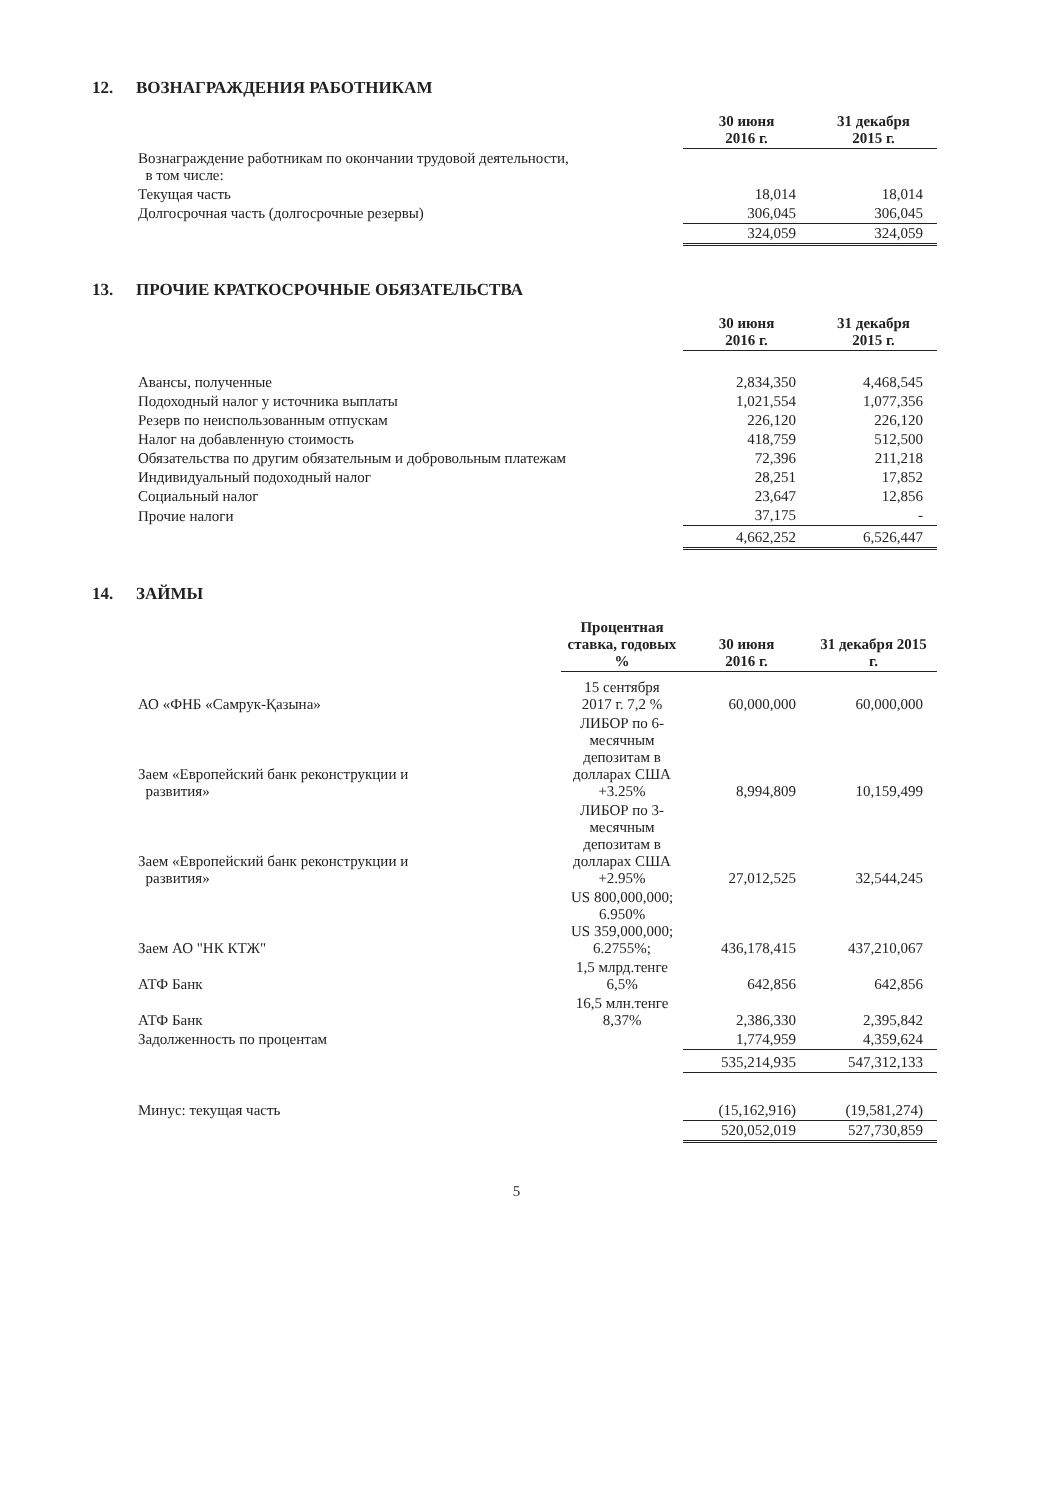12. ВОЗНАГРАЖДЕНИЯ РАБОТНИКАМ
| | 30 июня 2016 г. | 31 декабря 2015 г. |
| --- | --- | --- |
| Вознаграждение работникам по окончании трудовой деятельности, в том числе: | | |
| Текущая часть | 18,014 | 18,014 |
| Долгосрочная часть (долгосрочные резервы) | 306,045 | 306,045 |
| | 324,059 | 324,059 |
13. ПРОЧИЕ КРАТКОСРОЧНЫЕ ОБЯЗАТЕЛЬСТВА
| | 30 июня 2016 г. | 31 декабря 2015 г. |
| --- | --- | --- |
| Авансы, полученные | 2,834,350 | 4,468,545 |
| Подоходный налог у источника выплаты | 1,021,554 | 1,077,356 |
| Резерв по неиспользованным отпускам | 226,120 | 226,120 |
| Налог на добавленную стоимость | 418,759 | 512,500 |
| Обязательства по другим обязательным и добровольным платежам | 72,396 | 211,218 |
| Индивидуальный подоходный налог | 28,251 | 17,852 |
| Социальный налог | 23,647 | 12,856 |
| Прочие налоги | 37,175 | - |
| | 4,662,252 | 6,526,447 |
14. ЗАЙМЫ
| | Процентная ставка, годовых % | 30 июня 2016 г. | 31 декабря 2015 г. |
| --- | --- | --- | --- |
| АО «ФНБ «Самрук-Қазына» | 15 сентября 2017 г. 7,2 % | 60,000,000 | 60,000,000 |
| Заем «Европейский банк реконструкции и развития» | ЛИБОР по 6-месячным депозитам в долларах США +3.25% | 8,994,809 | 10,159,499 |
| Заем «Европейский банк реконструкции и развития» | ЛИБОР по 3-месячным депозитам в долларах США +2.95% | 27,012,525 | 32,544,245 |
| Заем АО "НК КТЖ" | US 800,000,000; 6.950% US 359,000,000; 6.2755%; | 436,178,415 | 437,210,067 |
| АТФ Банк | 1,5 млрд.тенге 6,5% | 642,856 | 642,856 |
| АТФ Банк | 16,5 млн.тенге 8,37% | 2,386,330 | 2,395,842 |
| Задолженность по процентам | | 1,774,959 | 4,359,624 |
| | | 535,214,935 | 547,312,133 |
| Минус: текущая часть | | (15,162,916) | (19,581,274) |
| | | 520,052,019 | 527,730,859 |
5